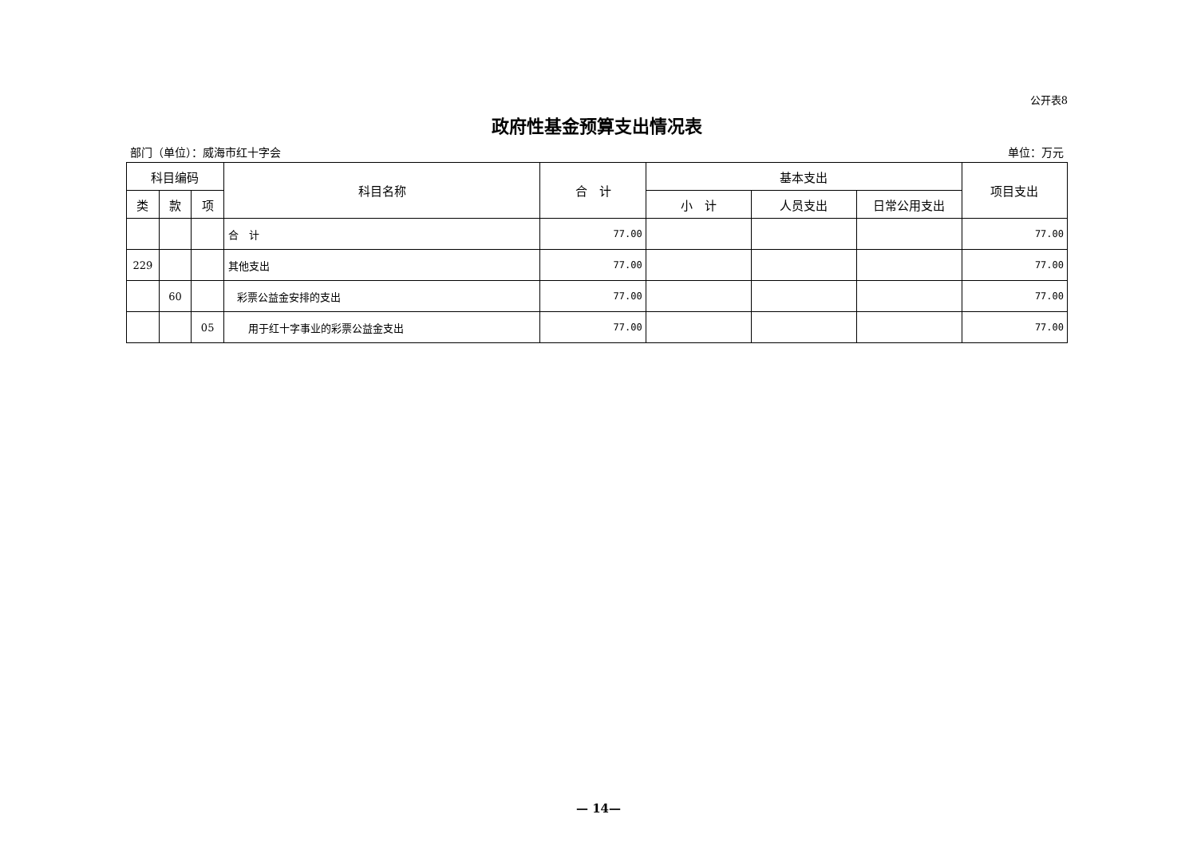公开表8
政府性基金预算支出情况表
部门（单位）：威海市红十字会 单位：万元
| 科目编码 | | | 科目名称 | 合 计 | 基本支出 | | | 项目支出 |
| --- | --- | --- | --- | --- | --- | --- | --- | --- |
| 类 | 款 | 项 | | | 小 计 | 人员支出 | 日常公用支出 | |
| | | | 合 计 | 77.00 | | | | 77.00 |
| 229 | | | 其他支出 | 77.00 | | | | 77.00 |
| | 60 | | 彩票公益金安排的支出 | 77.00 | | | | 77.00 |
| | | 05 | 用于红十字事业的彩票公益金支出 | 77.00 | | | | 77.00 |
— 14—